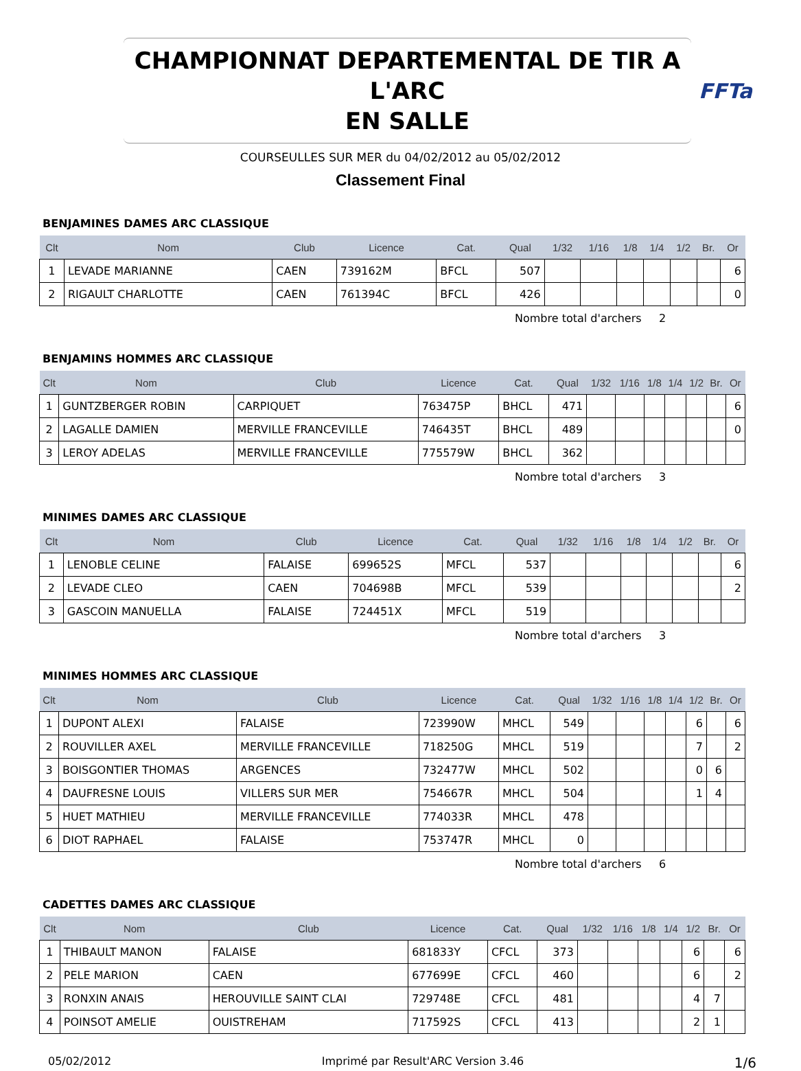CHAMPIONNAT DEPARTEMENTAL DE TIR A L'ARC
EN SALLE
FFTa
COURSEULLES SUR MER du 04/02/2012 au 05/02/2012
Classement Final
BENJAMINES DAMES ARC CLASSIQUE
| Clt | Nom | Club | Licence | Cat. | Qual | 1/32 | 1/16 | 1/8 | 1/4 | 1/2 | Br. | Or |
| --- | --- | --- | --- | --- | --- | --- | --- | --- | --- | --- | --- | --- |
| 1 | LEVADE MARIANNE | CAEN | 739162M | BFCL | 507 | | | | | | | 6 |
| 2 | RIGAULT CHARLOTTE | CAEN | 761394C | BFCL | 426 | | | | | | | 0 |
Nombre total d'archers 2
BENJAMINS HOMMES ARC CLASSIQUE
| Clt | Nom | Club | Licence | Cat. | Qual | 1/32 | 1/16 | 1/8 | 1/4 | 1/2 | Br. | Or |
| --- | --- | --- | --- | --- | --- | --- | --- | --- | --- | --- | --- | --- |
| 1 | GUNTZBERGER ROBIN | CARPIQUET | 763475P | BHCL | 471 | | | | | | | 6 |
| 2 | LAGALLE DAMIEN | MERVILLE FRANCEVILLE | 746435T | BHCL | 489 | | | | | | | 0 |
| 3 | LEROY ADELAS | MERVILLE FRANCEVILLE | 775579W | BHCL | 362 | | | | | | | |
Nombre total d'archers 3
MINIMES DAMES ARC CLASSIQUE
| Clt | Nom | Club | Licence | Cat. | Qual | 1/32 | 1/16 | 1/8 | 1/4 | 1/2 | Br. | Or |
| --- | --- | --- | --- | --- | --- | --- | --- | --- | --- | --- | --- | --- |
| 1 | LENOBLE CELINE | FALAISE | 699652S | MFCL | 537 | | | | | | | 6 |
| 2 | LEVADE CLEO | CAEN | 704698B | MFCL | 539 | | | | | | | 2 |
| 3 | GASCOIN MANUELLA | FALAISE | 724451X | MFCL | 519 | | | | | | | |
Nombre total d'archers 3
MINIMES HOMMES ARC CLASSIQUE
| Clt | Nom | Club | Licence | Cat. | Qual | 1/32 | 1/16 | 1/8 | 1/4 | 1/2 | Br. | Or |
| --- | --- | --- | --- | --- | --- | --- | --- | --- | --- | --- | --- | --- |
| 1 | DUPONT ALEXI | FALAISE | 723990W | MHCL | 549 | | | | | 6 | | 6 |
| 2 | ROUVILLER AXEL | MERVILLE FRANCEVILLE | 718250G | MHCL | 519 | | | | | 7 | | 2 |
| 3 | BOISGONTIER THOMAS | ARGENCES | 732477W | MHCL | 502 | | | | | 0 | 6 | |
| 4 | DAUFRESNE LOUIS | VILLERS SUR MER | 754667R | MHCL | 504 | | | | | 1 | 4 | |
| 5 | HUET MATHIEU | MERVILLE FRANCEVILLE | 774033R | MHCL | 478 | | | | | | | |
| 6 | DIOT RAPHAEL | FALAISE | 753747R | MHCL | 0 | | | | | | | |
Nombre total d'archers 6
CADETTES DAMES ARC CLASSIQUE
| Clt | Nom | Club | Licence | Cat. | Qual | 1/32 | 1/16 | 1/8 | 1/4 | 1/2 | Br. | Or |
| --- | --- | --- | --- | --- | --- | --- | --- | --- | --- | --- | --- | --- |
| 1 | THIBAULT MANON | FALAISE | 681833Y | CFCL | 373 | | | | | 6 | | 6 |
| 2 | PELE MARION | CAEN | 677699E | CFCL | 460 | | | | | 6 | | 2 |
| 3 | RONXIN ANAIS | HEROUVILLE SAINT CLAI | 729748E | CFCL | 481 | | | | | 4 | 7 | |
| 4 | POINSOT AMELIE | OUISTREHAM | 717592S | CFCL | 413 | | | | | 2 | 1 | |
05/02/2012 Imprimé par Result'ARC Version 3.46 1/6